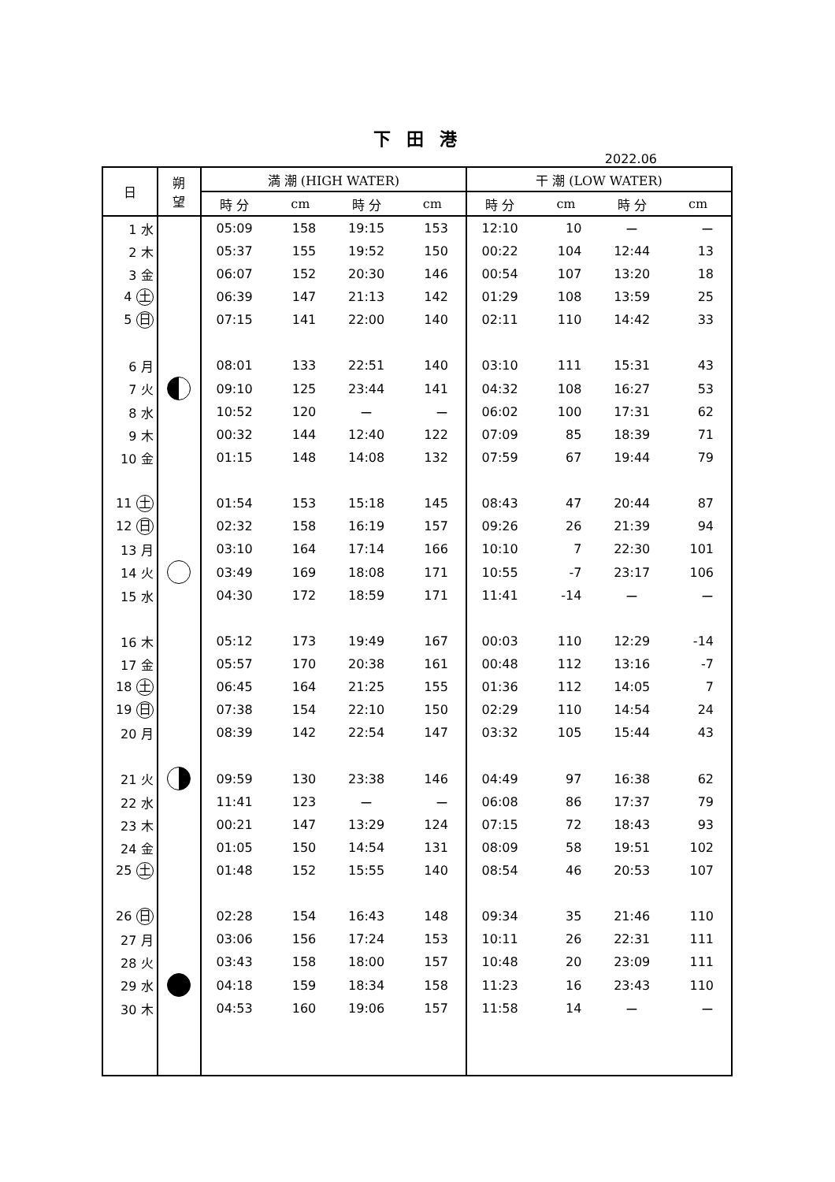下 田 港
2022.06
| 日 | 朔 望 | 満 潮 (HIGH WATER) | | | | 干 潮 (LOW WATER) | | | |
| --- | --- | --- | --- | --- | --- | --- | --- | --- | --- |
| | | 時 分 | cm | 時 分 | cm | 時 分 | cm | 時 分 | cm |
| 1 水 | | 05:09 | 158 | 19:15 | 153 | 12:10 | 10 | ー | ー |
| 2 木 | | 05:37 | 155 | 19:52 | 150 | 00:22 | 104 | 12:44 | 13 |
| 3 金 | | 06:07 | 152 | 20:30 | 146 | 00:54 | 107 | 13:20 | 18 |
| 4 土 | | 06:39 | 147 | 21:13 | 142 | 01:29 | 108 | 13:59 | 25 |
| 5 日 | | 07:15 | 141 | 22:00 | 140 | 02:11 | 110 | 14:42 | 33 |
| 6 月 | | 08:01 | 133 | 22:51 | 140 | 03:10 | 111 | 15:31 | 43 |
| 7 火 | | 09:10 | 125 | 23:44 | 141 | 04:32 | 108 | 16:27 | 53 |
| 8 水 | | 10:52 | 120 | ー | ー | 06:02 | 100 | 17:31 | 62 |
| 9 木 | | 00:32 | 144 | 12:40 | 122 | 07:09 | 85 | 18:39 | 71 |
| 10 金 | | 01:15 | 148 | 14:08 | 132 | 07:59 | 67 | 19:44 | 79 |
| 11 土 | | 01:54 | 153 | 15:18 | 145 | 08:43 | 47 | 20:44 | 87 |
| 12 日 | | 02:32 | 158 | 16:19 | 157 | 09:26 | 26 | 21:39 | 94 |
| 13 月 | | 03:10 | 164 | 17:14 | 166 | 10:10 | 7 | 22:30 | 101 |
| 14 火 | | 03:49 | 169 | 18:08 | 171 | 10:55 | -7 | 23:17 | 106 |
| 15 水 | | 04:30 | 172 | 18:59 | 171 | 11:41 | -14 | ー | ー |
| 16 木 | | 05:12 | 173 | 19:49 | 167 | 00:03 | 110 | 12:29 | -14 |
| 17 金 | | 05:57 | 170 | 20:38 | 161 | 00:48 | 112 | 13:16 | -7 |
| 18 土 | | 06:45 | 164 | 21:25 | 155 | 01:36 | 112 | 14:05 | 7 |
| 19 日 | | 07:38 | 154 | 22:10 | 150 | 02:29 | 110 | 14:54 | 24 |
| 20 月 | | 08:39 | 142 | 22:54 | 147 | 03:32 | 105 | 15:44 | 43 |
| 21 火 | | 09:59 | 130 | 23:38 | 146 | 04:49 | 97 | 16:38 | 62 |
| 22 水 | | 11:41 | 123 | ー | ー | 06:08 | 86 | 17:37 | 79 |
| 23 木 | | 00:21 | 147 | 13:29 | 124 | 07:15 | 72 | 18:43 | 93 |
| 24 金 | | 01:05 | 150 | 14:54 | 131 | 08:09 | 58 | 19:51 | 102 |
| 25 土 | | 01:48 | 152 | 15:55 | 140 | 08:54 | 46 | 20:53 | 107 |
| 26 日 | | 02:28 | 154 | 16:43 | 148 | 09:34 | 35 | 21:46 | 110 |
| 27 月 | | 03:06 | 156 | 17:24 | 153 | 10:11 | 26 | 22:31 | 111 |
| 28 火 | | 03:43 | 158 | 18:00 | 157 | 10:48 | 20 | 23:09 | 111 |
| 29 水 | | 04:18 | 159 | 18:34 | 158 | 11:23 | 16 | 23:43 | 110 |
| 30 木 | | 04:53 | 160 | 19:06 | 157 | 11:58 | 14 | ー | ー |